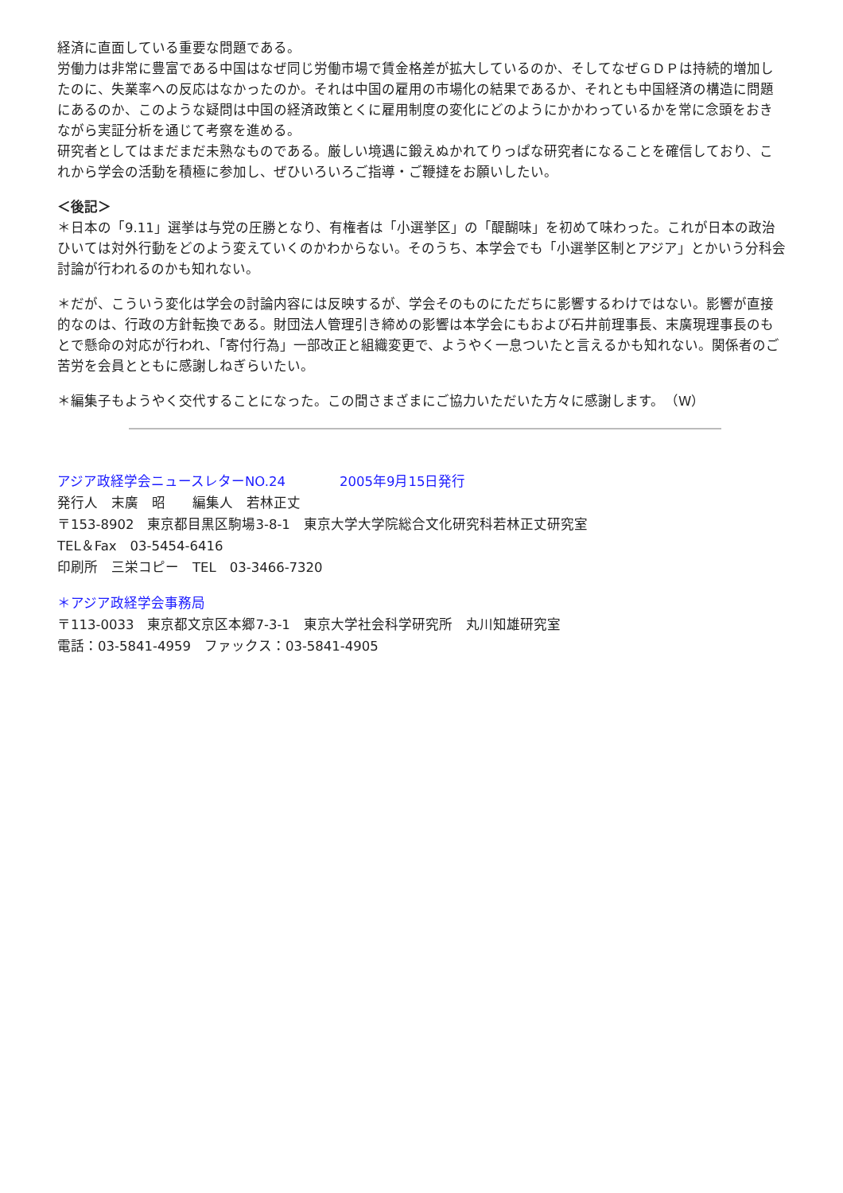経済に直面している重要な問題である。
労働力は非常に豊富である中国はなぜ同じ労働市場で賃金格差が拡大しているのか、そしてなぜＧＤＰは持続的増加したのに、失業率への反応はなかったのか。それは中国の雇用の市場化の結果であるか、それとも中国経済の構造に問題にあるのか、このような疑問は中国の経済政策とくに雇用制度の変化にどのようにかかわっているかを常に念頭をおきながら実証分析を通じて考察を進める。
研究者としてはまだまだ未熟なものである。厳しい境遇に鍛えぬかれてりっぱな研究者になることを確信しており、これから学会の活動を積極に参加し、ぜひいろいろご指導・ご鞭撻をお願いしたい。
＜後記＞
＊日本の「9.11」選挙は与党の圧勝となり、有権者は「小選挙区」の「醍醐味」を初めて味わった。これが日本の政治ひいては対外行動をどのよう変えていくのかわからない。そのうち、本学会でも「小選挙区制とアジア」とかいう分科会討論が行われるのかも知れない。
＊だが、こういう変化は学会の討論内容には反映するが、学会そのものにただちに影響するわけではない。影響が直接的なのは、行政の方針転換である。財団法人管理引き締めの影響は本学会にもおよび石井前理事長、末廣現理事長のもとで懸命の対応が行われ、「寄付行為」一部改正と組織変更で、ようやく一息ついたと言えるかも知れない。関係者のご苦労を会員とともに感謝しねぎらいたい。
＊編集子もようやく交代することになった。この間さまざまにご協力いただいた方々に感謝します。　（W）
アジア政経学会ニュースレターNO.24　　　　2005年9月15日発行
発行人　末廣　昭　　編集人　若林正丈
〒153-8902　東京都目黒区駒場3-8-1　東京大学大学院総合文化研究科若林正丈研究室
TEL＆Fax　03-5454-6416
印刷所　三栄コピー　TEL　03-3466-7320
＊アジア政経学会事務局
〒113-0033　東京都文京区本郷7-3-1　東京大学社会科学研究所　丸川知雄研究室
電話：03-5841-4959　ファックス：03-5841-4905